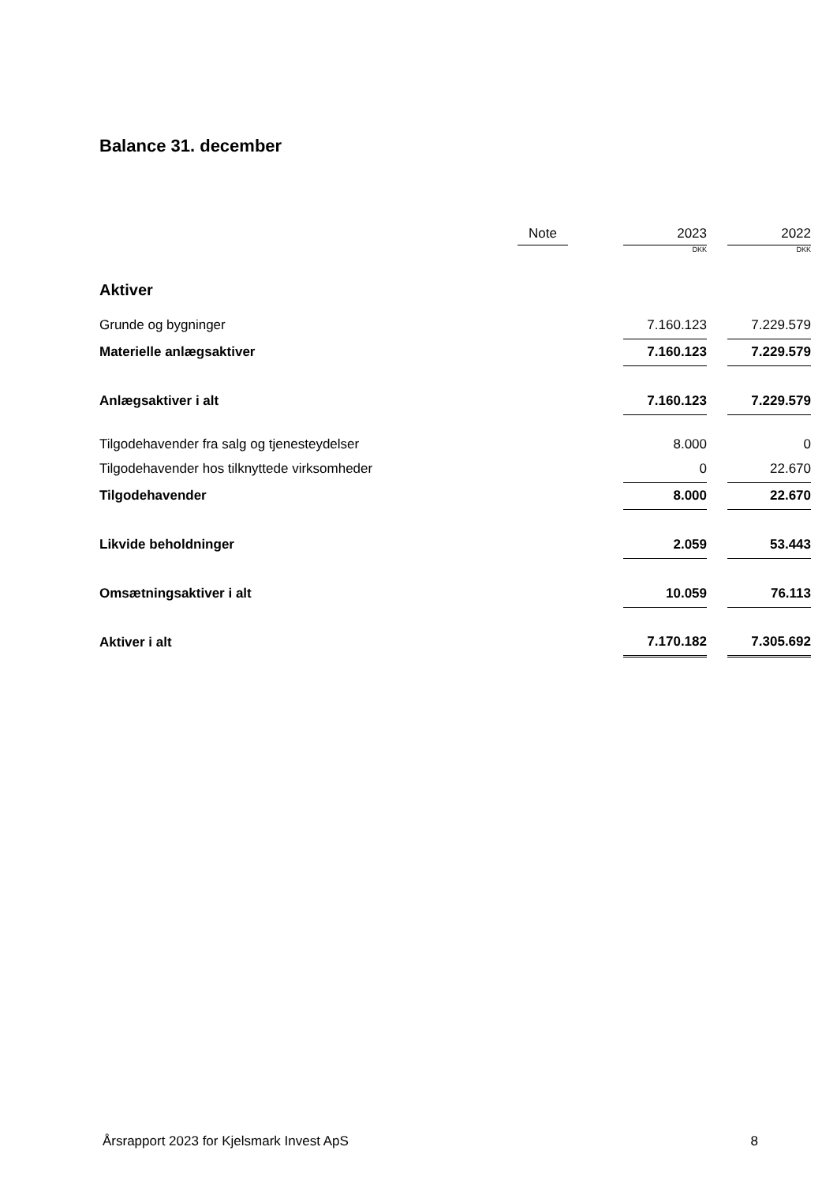Balance 31. december
| | Note | | 2023 | | 2022 |
| --- | --- | --- | --- | --- | --- |
| | | | DKK | | DKK |
| Aktiver | | | | | |
| Grunde og bygninger | | | 7.160.123 | | 7.229.579 |
| Materielle anlægsaktiver | | | 7.160.123 | | 7.229.579 |
| Anlægsaktiver i alt | | | 7.160.123 | | 7.229.579 |
| Tilgodehavender fra salg og tjenesteydelser | | | 8.000 | | 0 |
| Tilgodehavender hos tilknyttede virksomheder | | | 0 | | 22.670 |
| Tilgodehavender | | | 8.000 | | 22.670 |
| Likvide beholdninger | | | 2.059 | | 53.443 |
| Omsætningsaktiver i alt | | | 10.059 | | 76.113 |
| Aktiver i alt | | | 7.170.182 | | 7.305.692 |
Årsrapport 2023 for Kjelsmark Invest ApS 8